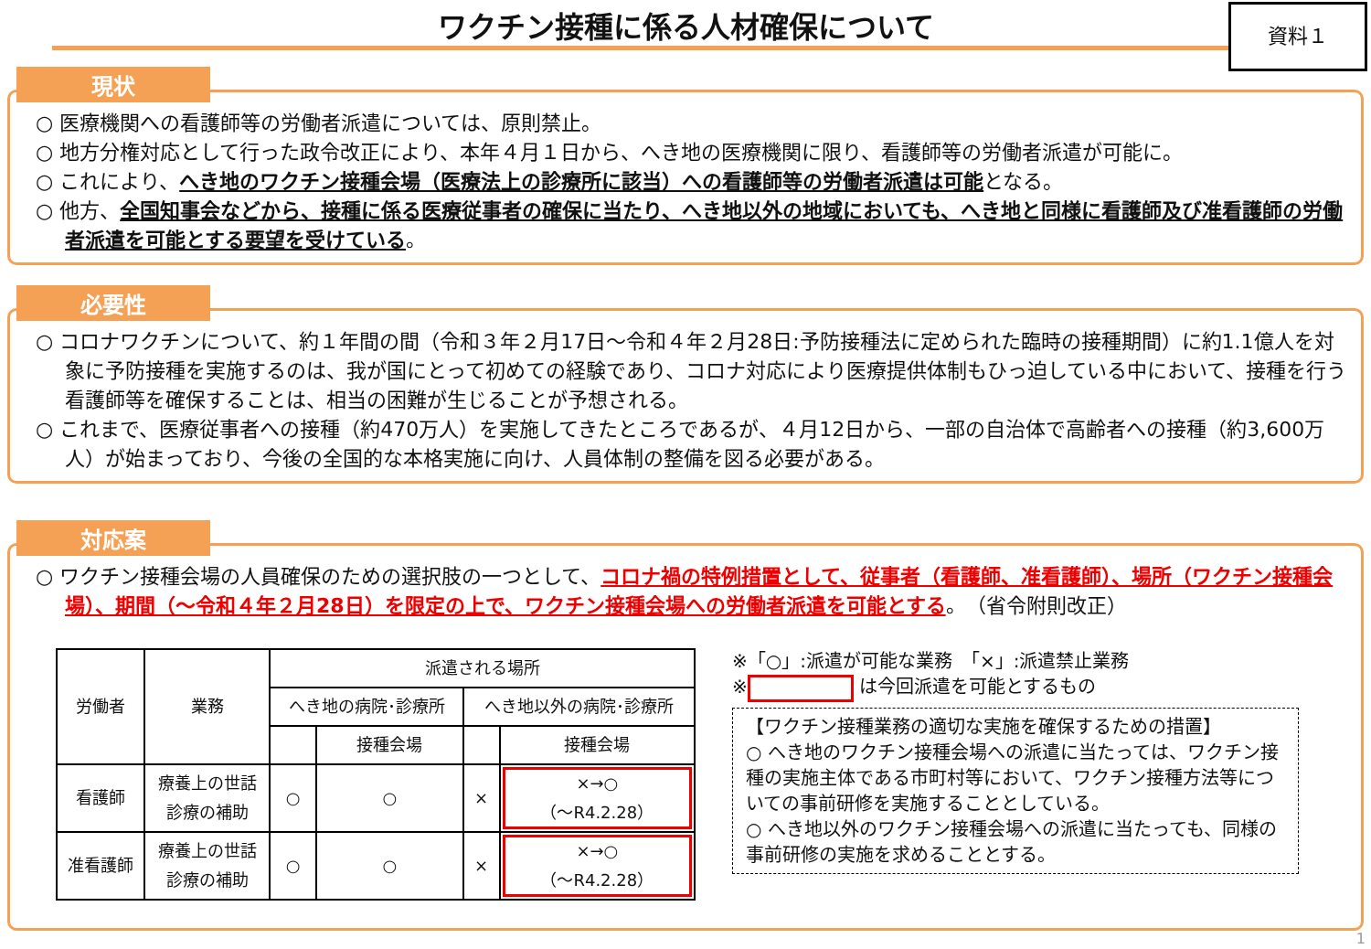ワクチン接種に係る人材確保について
資料１
現状
○ 医療機関への看護師等の労働者派遣については、原則禁止。
○ 地方分権対応として行った政令改正により、本年４月１日から、へき地の医療機関に限り、看護師等の労働者派遣が可能に。
○ これにより、へき地のワクチン接種会場（医療法上の診療所に該当）への看護師等の労働者派遣は可能となる。
○ 他方、全国知事会などから、接種に係る医療従事者の確保に当たり、へき地以外の地域においても、へき地と同様に看護師及び准看護師の労働者派遣を可能とする要望を受けている。
必要性
○ コロナワクチンについて、約１年間の間（令和３年２月17日～令和４年２月28日:予防接種法に定められた臨時の接種期間）に約1.1億人を対象に予防接種を実施するのは、我が国にとって初めての経験であり、コロナ対応により医療提供体制もひっ迫している中において、接種を行う看護師等を確保することは、相当の困難が生じることが予想される。
○ これまで、医療従事者への接種（約470万人）を実施してきたところであるが、４月12日から、一部の自治体で高齢者への接種（約3,600万人）が始まっており、今後の全国的な本格実施に向け、人員体制の整備を図る必要がある。
対応案
○ ワクチン接種会場の人員確保のための選択肢の一つとして、コロナ禍の特例措置として、従事者（看護師、准看護師）、場所（ワクチン接種会場）、期間（～令和４年２月28日）を限定の上で、ワクチン接種会場への労働者派遣を可能とする。（省令附則改正）
| 労働者 | 業務 | 派遣される場所 | | | |
| --- | --- | --- | --- | --- | --- |
| | | へき地の病院･診療所 | | へき地以外の病院･診療所 | |
| | | | 接種会場 | | 接種会場 |
| 看護師 | 療養上の世話 診療の補助 | ○ | ○ | × | ×→○ （～R4.2.28） |
| 准看護師 | 療養上の世話 診療の補助 | ○ | ○ | × | ×→○ （～R4.2.28） |
※「○」:派遣が可能な業務　「×」:派遣禁止業務
※ は今回派遣を可能とするもの
【ワクチン接種業務の適切な実施を確保するための措置】
○ へき地のワクチン接種会場への派遣に当たっては、ワクチン接種の実施主体である市町村等において、ワクチン接種方法等についての事前研修を実施することとしている。
○ へき地以外のワクチン接種会場への派遣に当たっても、同様の事前研修の実施を求めることとする。
1